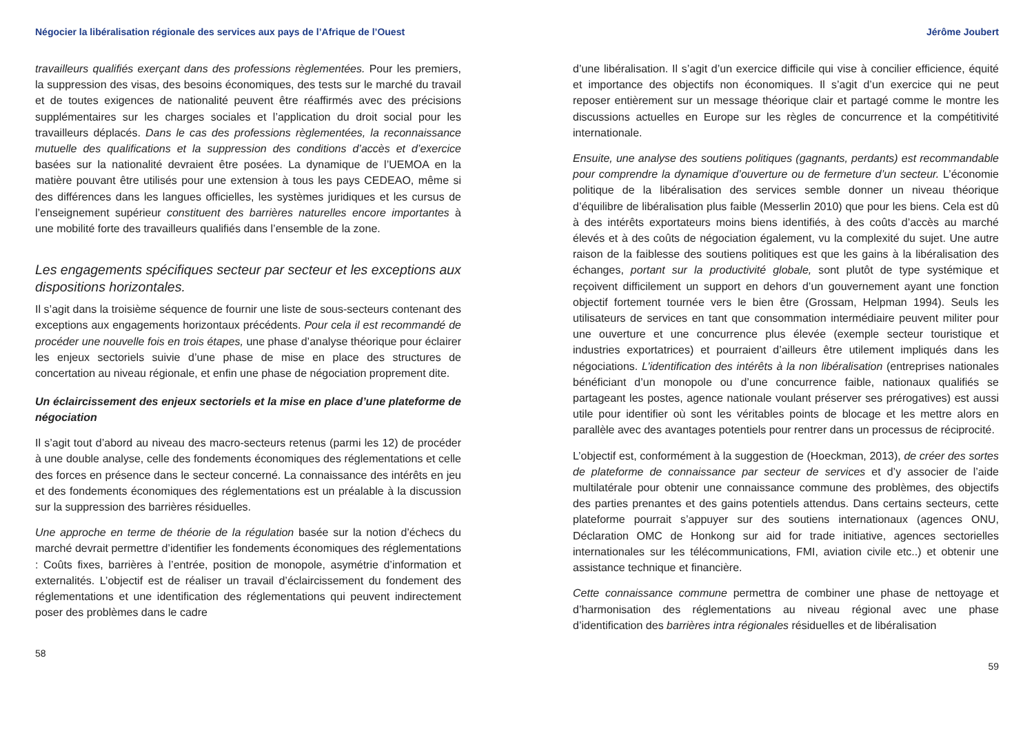Négocier la libéralisation régionale des services aux pays de l’Afrique de l’Ouest
travailleurs qualifiés exerçant dans des professions règlementées. Pour les premiers, la suppression des visas, des besoins économiques, des tests sur le marché du travail et de toutes exigences de nationalité peuvent être réaffirmés avec des précisions supplémentaires sur les charges sociales et l’application du droit social pour les travailleurs déplacés. Dans le cas des professions règlementées, la reconnaissance mutuelle des qualifications et la suppression des conditions d’accès et d’exercice basées sur la nationalité devraient être posées. La dynamique de l’UEMOA en la matière pouvant être utilisés pour une extension à tous les pays CEDEAO, même si des différences dans les langues officielles, les systèmes juridiques et les cursus de l’enseignement supérieur constituent des barrières naturelles encore importantes à une mobilité forte des travailleurs qualifiés dans l’ensemble de la zone.
Les engagements spécifiques secteur par secteur et les exceptions aux dispositions horizontales.
Il s’agit dans la troisième séquence de fournir une liste de sous-secteurs contenant des exceptions aux engagements horizontaux précédents. Pour cela il est recommandé de procéder une nouvelle fois en trois étapes, une phase d’analyse théorique pour éclairer les enjeux sectoriels suivie d’une phase de mise en place des structures de concertation au niveau régionale, et enfin une phase de négociation proprement dite.
Un éclaircissement des enjeux sectoriels et la mise en place d’une plateforme de négociation
Il s’agit tout d’abord au niveau des macro-secteurs retenus (parmi les 12) de procéder à une double analyse, celle des fondements économiques des réglementations et celle des forces en présence dans le secteur concerné. La connaissance des intérêts en jeu et des fondements économiques des réglementations est un préalable à la discussion sur la suppression des barrières résiduelles.
Une approche en terme de théorie de la régulation basée sur la notion d’échecs du marché devrait permettre d’identifier les fondements économiques des réglementations : Coûts fixes, barrières à l’entrée, position de monopole, asymétrie d’information et externalités. L’objectif est de réaliser un travail d’éclaircissement du fondement des réglementations et une identification des réglementations qui peuvent indirectement poser des problèmes dans le cadre
58
Jérôme Joubert
d’une libéralisation. Il s’agit d’un exercice difficile qui vise à concilier efficience, équité et importance des objectifs non économiques. Il s’agit d’un exercice qui ne peut reposer entièrement sur un message théorique clair et partagé comme le montre les discussions actuelles en Europe sur les règles de concurrence et la compétitivité internationale.
Ensuite, une analyse des soutiens politiques (gagnants, perdants) est recommandable pour comprendre la dynamique d’ouverture ou de fermeture d’un secteur. L’économie politique de la libéralisation des services semble donner un niveau théorique d’équilibre de libéralisation plus faible (Messerlin 2010) que pour les biens. Cela est dû à des intérêts exportateurs moins biens identifiés, à des coûts d’accès au marché élevés et à des coûts de négociation également, vu la complexité du sujet. Une autre raison de la faiblesse des soutiens politiques est que les gains à la libéralisation des échanges, portant sur la productivité globale, sont plutôt de type systémique et reçoivent difficilement un support en dehors d’un gouvernement ayant une fonction objectif fortement tournée vers le bien être (Grossam, Helpman 1994). Seuls les utilisateurs de services en tant que consommation intermédiaire peuvent militer pour une ouverture et une concurrence plus élevée (exemple secteur touristique et industries exportatrices) et pourraient d’ailleurs être utilement impliqués dans les négociations. L’identification des intérêts à la non libéralisation (entreprises nationales bénéficiant d’un monopole ou d’une concurrence faible, nationaux qualifiés se partageant les postes, agence nationale voulant préserver ses prérogatives) est aussi utile pour identifier où sont les véritables points de blocage et les mettre alors en parallèle avec des avantages potentiels pour rentrer dans un processus de réciprocité.
L’objectif est, conformément à la suggestion de (Hoeckman, 2013), de créer des sortes de plateforme de connaissance par secteur de services et d’y associer de l’aide multilatérale pour obtenir une connaissance commune des problèmes, des objectifs des parties prenantes et des gains potentiels attendus. Dans certains secteurs, cette plateforme pourrait s’appuyer sur des soutiens internationaux (agences ONU, Déclaration OMC de Honkong sur aid for trade initiative, agences sectorielles internationales sur les télécommunications, FMI, aviation civile etc..) et obtenir une assistance technique et financière.
Cette connaissance commune permettra de combiner une phase de nettoyage et d’harmonisation des réglementations au niveau régional avec une phase d’identification des barrières intra régionales résiduelles et de libéralisation
59